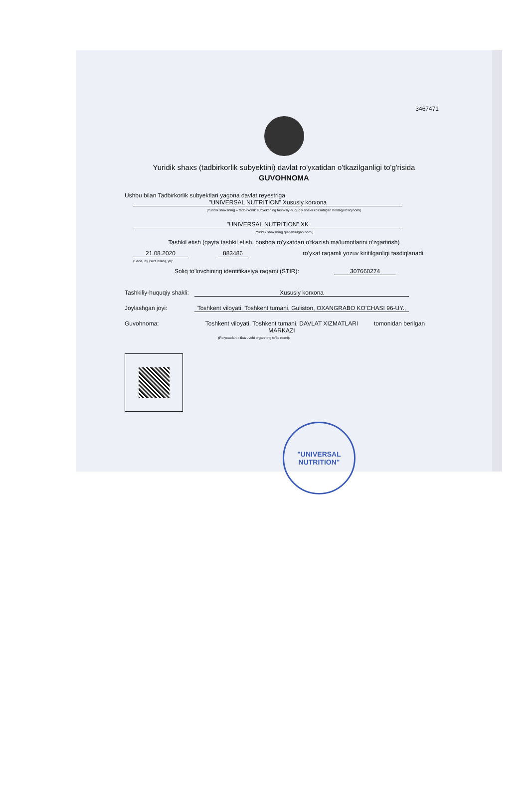3467471
Yuridik shaxs (tadbirkorlik subyektini) davlat ro'yxatidan o'tkazilganligi to'g'risida
GUVOHNOMA
Ushbu bilan Tadbirkorlik subyektlari yagona davlat reyestriga
"UNIVERSAL NUTRITION" Xususiy korxona
(Yuridik shaxsning – tadbirkorlik subyektining tashkiliy-huquqiy shakli ko'rsatilgan holdagi to'liq nomi)
"UNIVERSAL NUTRITION" XK
(Yuridik shaxsning qisqartirilgan nomi)
Tashkil etish (qayta tashkil etish, boshqa ro'yxatdan o'tkazish ma'lumotlarini o'zgartirish)
21.08.2020 883486 ro'yxat raqamli yozuv kiritilganligi tasdiqlanadi.
(Sana, oy (so'z bilan), yil):
Soliq to'lovchining identifikasiya raqami (STIR): 307660274
Tashkiliy-huquqiy shakli: Xususiy korxona
Joylashgan joyi: Toshkent viloyati, Toshkent tumani, Guliston, OXANGRABO KO'CHASI 96-UY.,
Guvohnoma: Toshkent viloyati, Toshkent tumani, DAVLAT XIZMATLARI MARKAZI tomonidan berilgan
(Ro'yxatdan o'tkazuvchi organning to'liq nomi):
"UNIVERSAL NUTRITION"